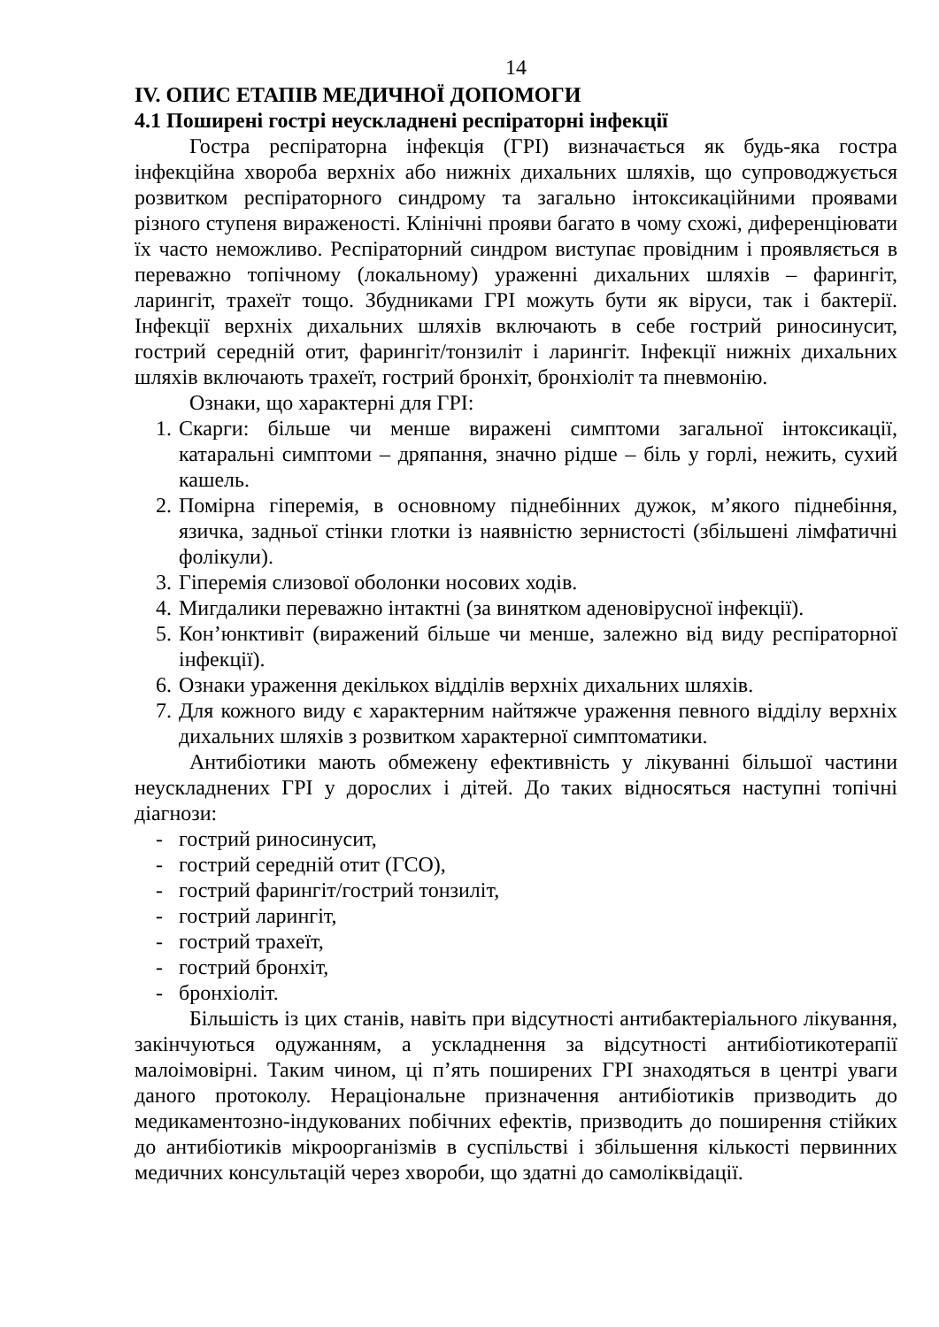14
IV. ОПИС ЕТАПІВ МЕДИЧНОЇ ДОПОМОГИ
4.1 Поширені гострі неускладнені респіраторні інфекції
Гостра респіраторна інфекція (ГРІ) визначається як будь-яка гостра інфекційна хвороба верхніх або нижніх дихальних шляхів, що супроводжується розвитком респіраторного синдрому та загально інтоксикаційними проявами різного ступеня вираженості. Клінічні прояви багато в чому схожі, диференціювати їх часто неможливо. Респіраторний синдром виступає провідним і проявляється в переважно топічному (локальному) ураженні дихальних шляхів – фарингіт, ларингіт, трахеїт тощо. Збудниками ГРІ можуть бути як віруси, так і бактерії. Інфекції верхніх дихальних шляхів включають в себе гострий риносинусит, гострий середній отит, фарингіт/тонзиліт і ларингіт. Інфекції нижніх дихальних шляхів включають трахеїт, гострий бронхіт, бронхіоліт та пневмонію.
Ознаки, що характерні для ГРІ:
1. Скарги: більше чи менше виражені симптоми загальної інтоксикації, катаральні симптоми – дряпання, значно рідше – біль у горлі, нежить, сухий кашель.
2. Помірна гіперемія, в основному піднебінних дужок, м’якого піднебіння, язичка, задньої стінки глотки із наявністю зернистості (збільшені лімфатичні фолікули).
3. Гіперемія слизової оболонки носових ходів.
4. Мигдалики переважно інтактні (за винятком аденовірусної інфекції).
5. Кон’юнктивіт (виражений більше чи менше, залежно від виду респіраторної інфекції).
6. Ознаки ураження декількох відділів верхніх дихальних шляхів.
7. Для кожного виду є характерним найтяжче ураження певного відділу верхніх дихальних шляхів з розвитком характерної симптоматики.
Антибіотики мають обмежену ефективність у лікуванні більшої частини неускладнених ГРІ у дорослих і дітей. До таких відносяться наступні топічні діагнози:
- гострий риносинусит,
- гострий середній отит (ГСО),
- гострий фарингіт/гострий тонзиліт,
- гострий ларингіт,
- гострий трахеїт,
- гострий бронхіт,
- бронхіоліт.
Більшість із цих станів, навіть при відсутності антибактеріального лікування, закінчуються одужанням, а ускладнення за відсутності антибіотикотерапії малоімовірні. Таким чином, ці п’ять поширених ГРІ знаходяться в центрі уваги даного протоколу. Нераціональне призначення антибіотиків призводить до медикаментозно-індукованих побічних ефектів, призводить до поширення стійких до антибіотиків мікроорганізмів в суспільстві і збільшення кількості первинних медичних консультацій через хвороби, що здатні до самоліквідації.